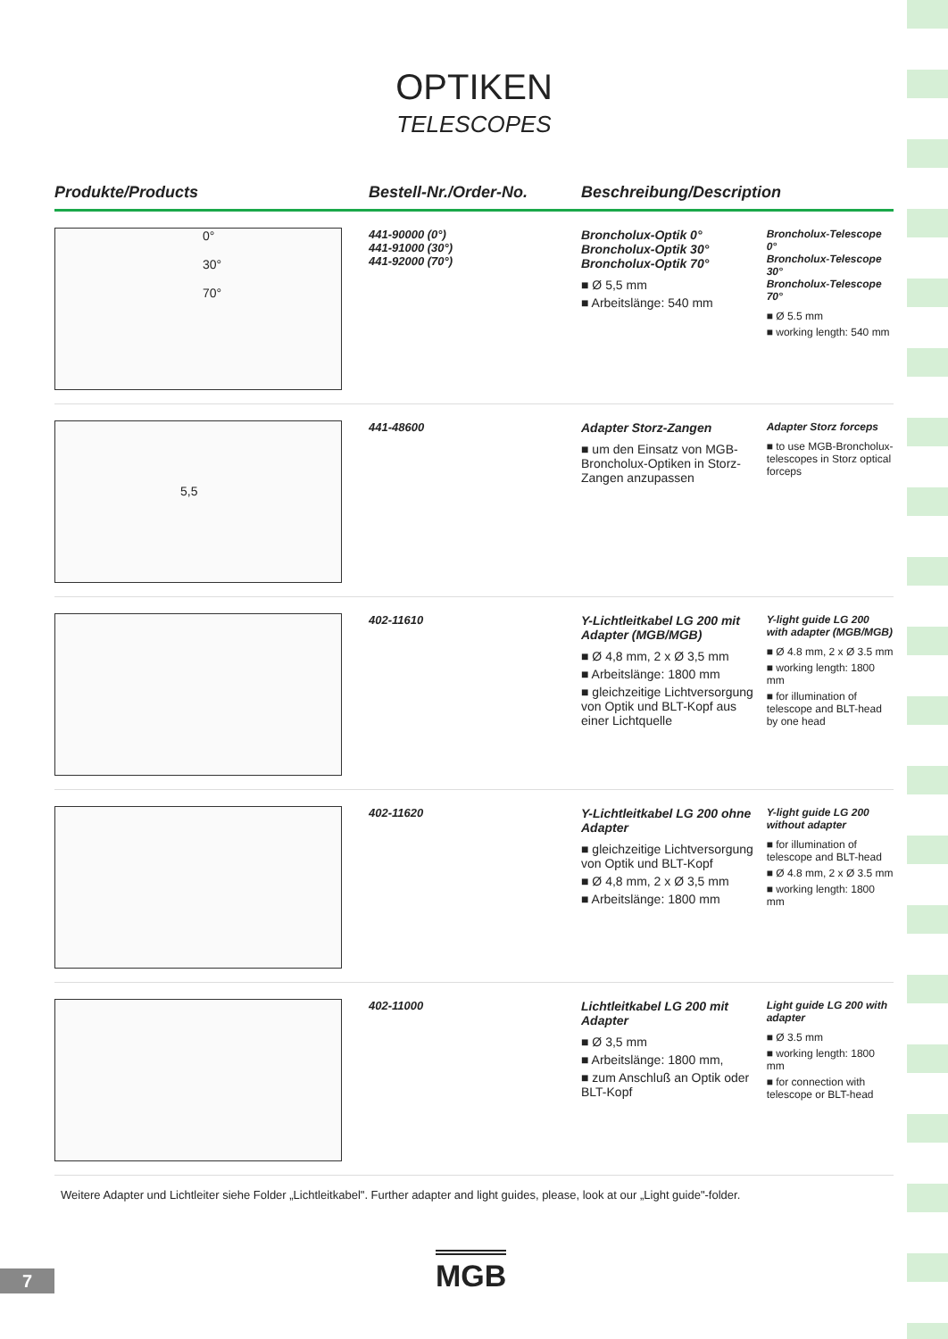OPTIKEN
TELESCOPES
| Produkte/Products | Bestell-Nr./Order-No. | Beschreibung/Description | |
| --- | --- | --- | --- |
| 0° 30° 70° | 441-90000 (0°) 441-91000 (30°) 441-92000 (70°) | Broncholux-Optik 0° Broncholux-Optik 30° Broncholux-Optik 70° ■ Ø 5,5 mm ■ Arbeitslänge: 540 mm | Broncholux-Telescope 0° Broncholux-Telescope 30° Broncholux-Telescope 70° ■ Ø 5.5 mm ■ working length: 540 mm |
| 5,5 | 441-48600 | Adapter Storz-Zangen ■ um den Einsatz von MGB-Broncholux-Optiken in Storz-Zangen anzupassen | Adapter Storz forceps ■ to use MGB-Broncholux-telescopes in Storz optical forceps |
| | 402-11610 | Y-Lichtleitkabel LG 200 mit Adapter (MGB/MGB) ■ Ø 4,8 mm, 2 x Ø 3,5 mm ■ Arbeitslänge: 1800 mm ■ gleichzeitige Lichtversorgung von Optik und BLT-Kopf aus einer Lichtquelle | Y-light guide LG 200 with adapter (MGB/MGB) ■ Ø 4.8 mm, 2 x Ø 3.5 mm ■ working length: 1800 mm ■ for illumination of telescope and BLT-head by one head |
| | 402-11620 | Y-Lichtleitkabel LG 200 ohne Adapter ■ gleichzeitige Lichtversorgung von Optik und BLT-Kopf ■ Ø 4,8 mm, 2 x Ø 3,5 mm ■ Arbeitslänge: 1800 mm | Y-light guide LG 200 without adapter ■ for illumination of telescope and BLT-head ■ Ø 4.8 mm, 2 x Ø 3.5 mm ■ working length: 1800 mm |
| | 402-11000 | Lichtleitkabel LG 200 mit Adapter ■ Ø 3,5 mm ■ Arbeitslänge: 1800 mm, ■ zum Anschluß an Optik oder BLT-Kopf | Light guide LG 200 with adapter ■ Ø 3.5 mm ■ working length: 1800 mm ■ for connection with telescope or BLT-head |
Weitere Adapter und Lichtleiter siehe Folder „Lichtleitkabel". Further adapter and light guides, please, look at our „Light guide"-folder.
7 MGB